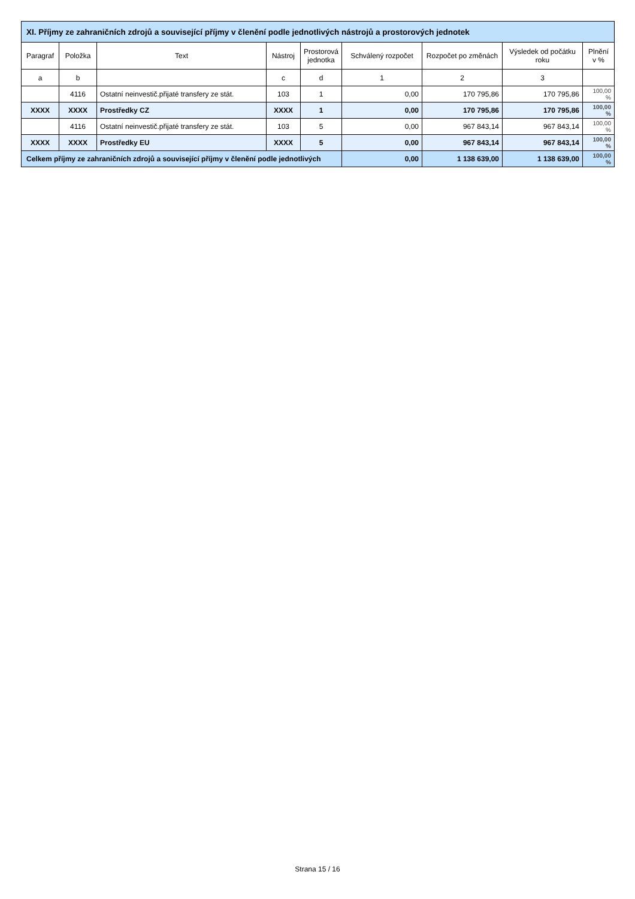| XI. Příjmy ze zahraničních zdrojů a související příjmy v členění podle jednotlivých nástrojů a prostorových jednotek | | | | | | | | |
| --- | --- | --- | --- | --- | --- | --- | --- | --- |
| Paragraf | Položka | Text | Nástroj | Prostorová jednotka | Schválený rozpočet | Rozpočet po změnách | Výsledek od počátku roku | Plnění v % |
| a | b | | c | d | 1 | 2 | 3 | |
| | 4116 | Ostatní neinvestič.přijaté transfery ze stát. | 103 | 1 | 0,00 | 170 795,86 | 170 795,86 | 100,00 % |
| XXXX | XXXX | Prostředky CZ | XXXX | 1 | 0,00 | 170 795,86 | 170 795,86 | 100,00 % |
| | 4116 | Ostatní neinvestič.přijaté transfery ze stát. | 103 | 5 | 0,00 | 967 843,14 | 967 843,14 | 100,00 % |
| XXXX | XXXX | Prostředky EU | XXXX | 5 | 0,00 | 967 843,14 | 967 843,14 | 100,00 % |
| Celkem příjmy ze zahraničních zdrojů a související příjmy v členění podle jednotlivých | | | | | 0,00 | 1 138 639,00 | 1 138 639,00 | 100,00 % |
Strana 15 / 16